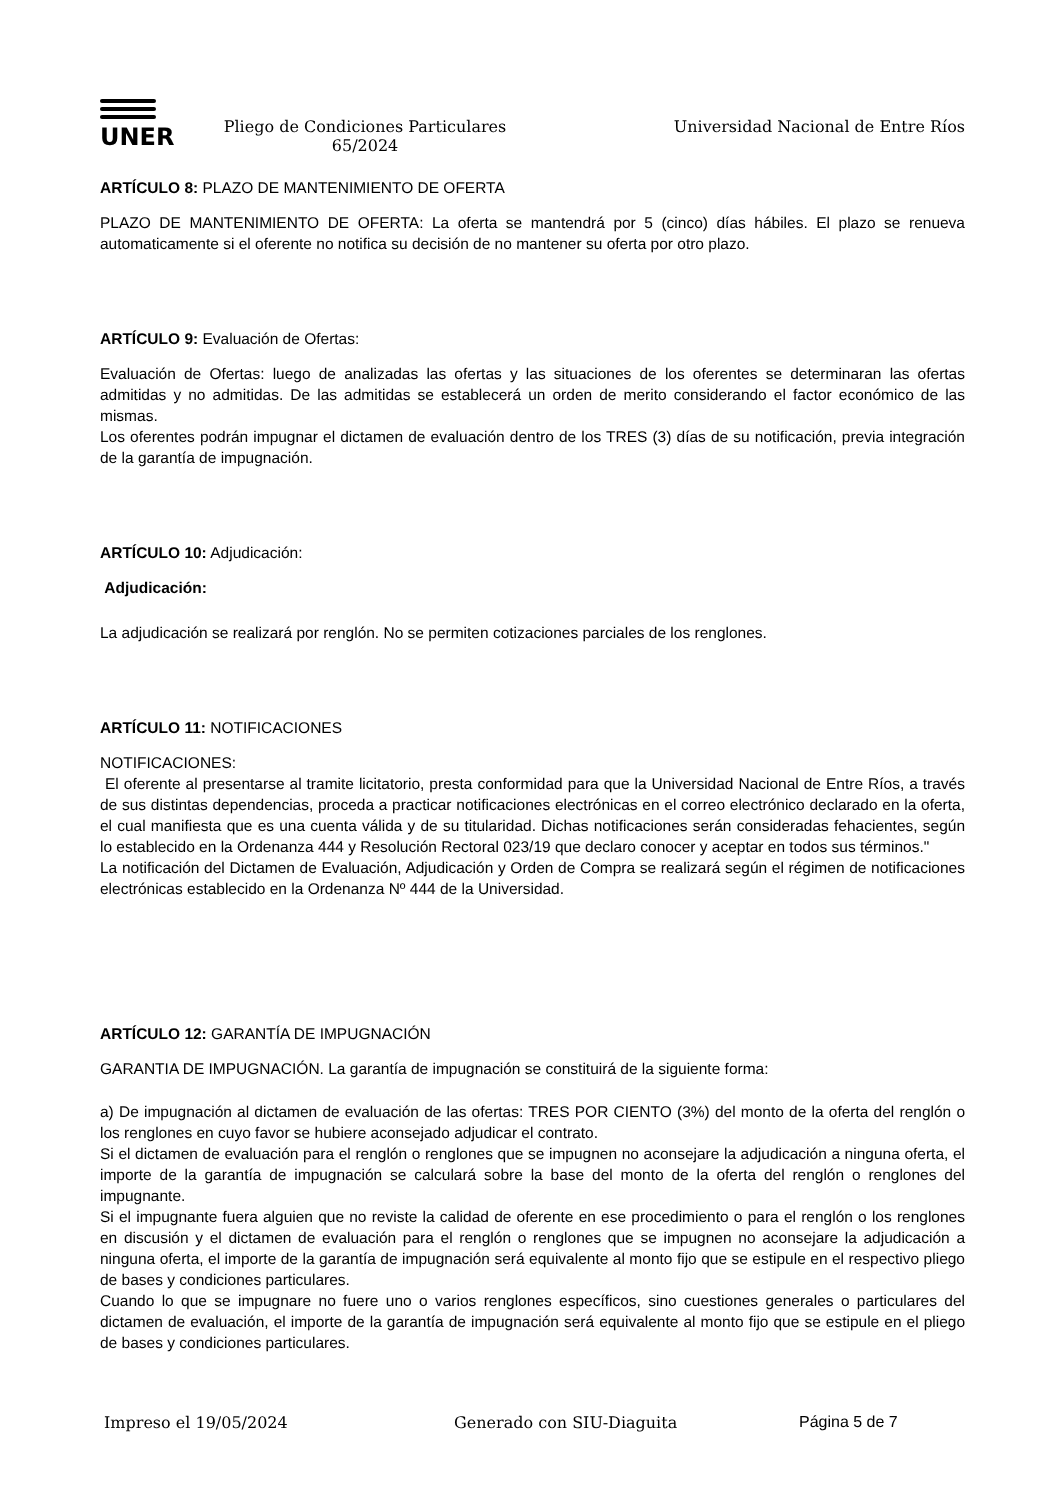UNER
Pliego de Condiciones Particulares
65/2024
Universidad Nacional de Entre Ríos
ARTÍCULO 8: PLAZO DE MANTENIMIENTO DE OFERTA
PLAZO DE MANTENIMIENTO DE OFERTA: La oferta se mantendrá por 5 (cinco) días hábiles. El plazo se renueva automaticamente si el oferente no notifica su decisión de no mantener su oferta por otro plazo.
ARTÍCULO 9: Evaluación de Ofertas:
Evaluación de Ofertas: luego de analizadas las ofertas y las situaciones de los oferentes se determinaran las ofertas admitidas y no admitidas. De las admitidas se establecerá un orden de merito considerando el factor económico de las mismas.
Los oferentes podrán impugnar el dictamen de evaluación dentro de los TRES (3) días de su notificación, previa integración de la garantía de impugnación.
ARTÍCULO 10: Adjudicación:
Adjudicación:
La adjudicación se realizará por renglón. No se permiten cotizaciones parciales de los renglones.
ARTÍCULO 11: NOTIFICACIONES
NOTIFICACIONES:
El oferente al presentarse al tramite licitatorio, presta conformidad para que la Universidad Nacional de Entre Ríos, a través de sus distintas dependencias, proceda a practicar notificaciones electrónicas en el correo electrónico declarado en la oferta, el cual manifiesta que es una cuenta válida y de su titularidad. Dichas notificaciones serán consideradas fehacientes, según lo establecido en la Ordenanza 444 y Resolución Rectoral 023/19 que declaro conocer y aceptar en todos sus términos."
La notificación del Dictamen de Evaluación, Adjudicación y Orden de Compra se realizará según el régimen de notificaciones electrónicas establecido en la Ordenanza Nº 444 de la Universidad.
ARTÍCULO 12: GARANTÍA DE IMPUGNACIÓN
GARANTIA DE IMPUGNACIÓN. La garantía de impugnación se constituirá de la siguiente forma:
a) De impugnación al dictamen de evaluación de las ofertas: TRES POR CIENTO (3%) del monto de la oferta del renglón o los renglones en cuyo favor se hubiere aconsejado adjudicar el contrato.
Si el dictamen de evaluación para el renglón o renglones que se impugnen no aconsejare la adjudicación a ninguna oferta, el importe de la garantía de impugnación se calculará sobre la base del monto de la oferta del renglón o renglones del impugnante.
Si el impugnante fuera alguien que no reviste la calidad de oferente en ese procedimiento o para el renglón o los renglones en discusión y el dictamen de evaluación para el renglón o renglones que se impugnen no aconsejare la adjudicación a ninguna oferta, el importe de la garantía de impugnación será equivalente al monto fijo que se estipule en el respectivo pliego de bases y condiciones particulares.
Cuando lo que se impugnare no fuere uno o varios renglones específicos, sino cuestiones generales o particulares del dictamen de evaluación, el importe de la garantía de impugnación será equivalente al monto fijo que se estipule en el pliego de bases y condiciones particulares.
Impreso el 19/05/2024 Generado con SIU-Diaguita Página 5 de 7